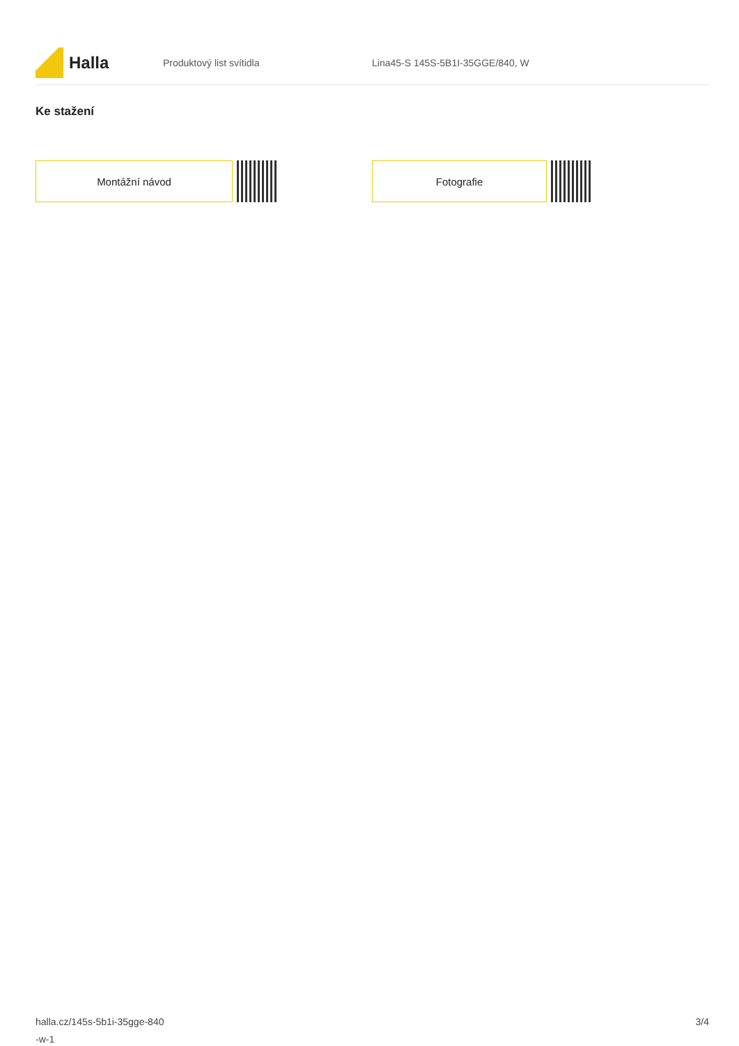Halla
Produktový list svítidla
Lina45-S 145S-5B1I-35GGE/840, W
Ke stažení
Montážní návod Fotografie
halla.cz/145s-5b1i-35gge-840
-w-1
3/4